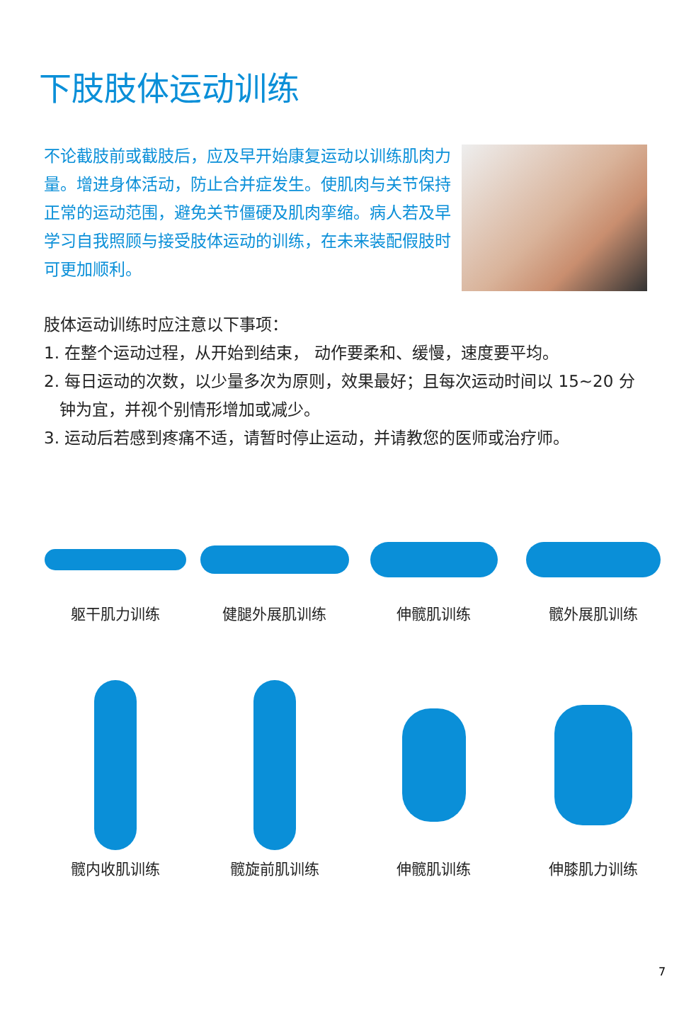下肢肢体运动训练
不论截肢前或截肢后，应及早开始康复运动以训练肌肉力量。增进身体活动，防止合并症发生。使肌肉与关节保持正常的运动范围，避免关节僵硬及肌肉挛缩。病人若及早学习自我照顾与接受肢体运动的训练，在未来装配假肢时可更加顺利。
肢体运动训练时应注意以下事项：
1. 在整个运动过程，从开始到结束， 动作要柔和、缓慢，速度要平均。
2. 每日运动的次数，以少量多次为原则，效果最好；且每次运动时间以 15~20 分
钟为宜，并视个别情形增加或减少。
3. 运动后若感到疼痛不适，请暂时停止运动，并请教您的医师或治疗师。
躯干肌力训练 健腿外展肌训练 伸髋肌训练 髋外展肌训练
髋内收肌训练 髋旋前肌训练 伸髋肌训练 伸膝肌力训练
7